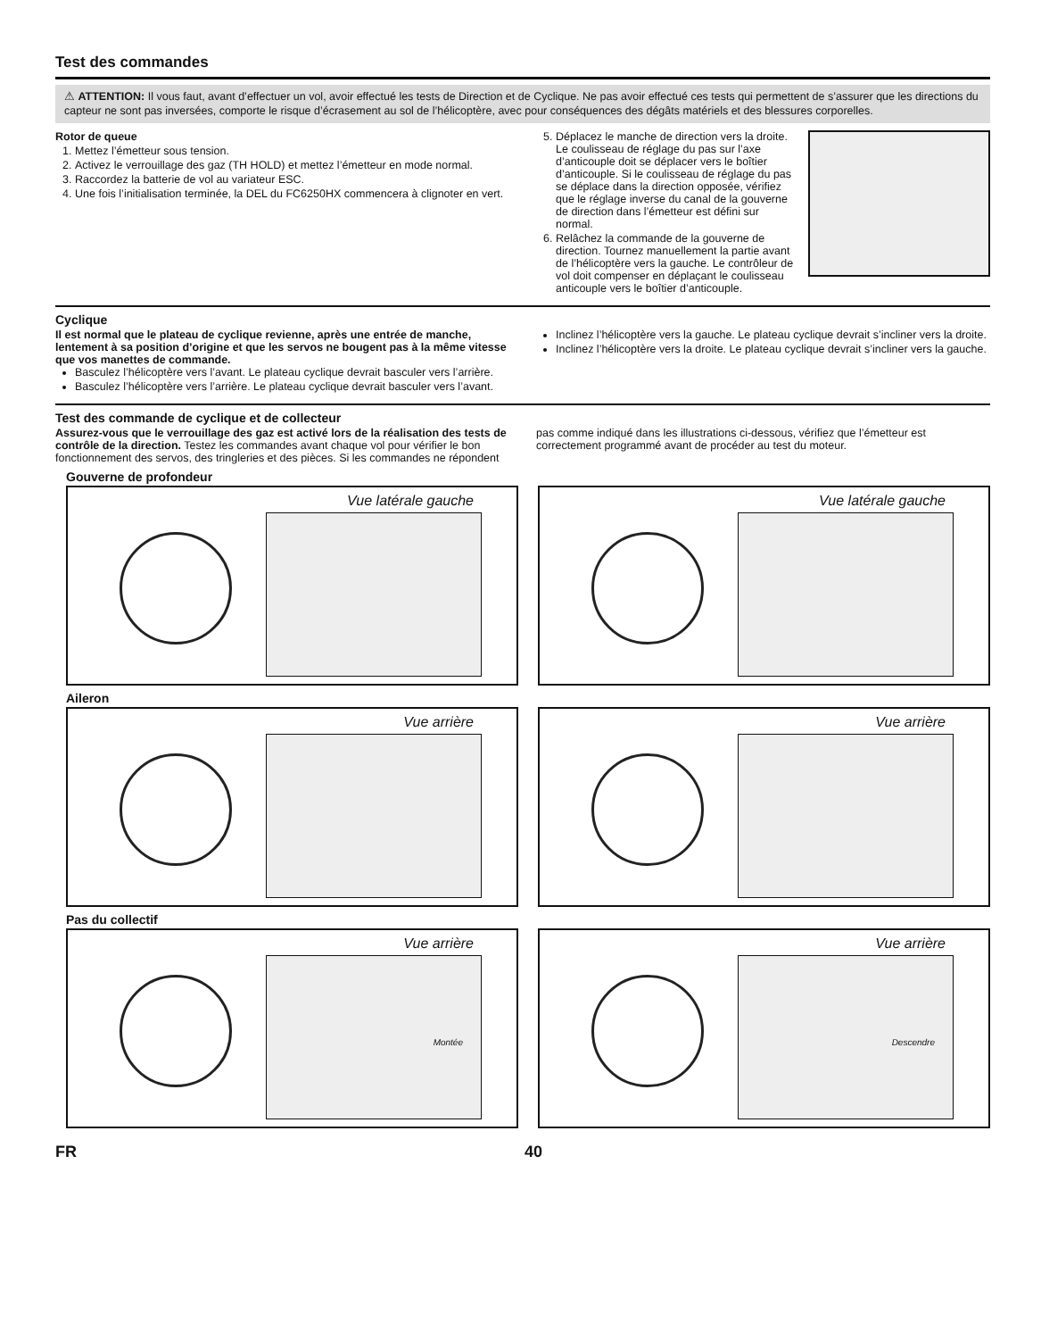Test des commandes
⚠ ATTENTION: Il vous faut, avant d’effectuer un vol, avoir effectué les tests de Direction et de Cyclique. Ne pas avoir effectué ces tests qui permettent de s’assurer que les directions du capteur ne sont pas inversées, comporte le risque d’écrasement au sol de l’hélicoptère, avec pour conséquences des dégâts matériels et des blessures corporelles.
Rotor de queue
1. Mettez l’émetteur sous tension.
2. Activez le verrouillage des gaz (TH HOLD) et mettez l’émetteur en mode normal.
3. Raccordez la batterie de vol au variateur ESC.
4. Une fois l’initialisation terminée, la DEL du FC6250HX commencera à clignoter en vert.
5. Déplacez le manche de direction vers la droite. Le coulisseau de réglage du pas sur l’axe d’anticouple doit se déplacer vers le boîtier d’anticouple. Si le coulisseau de réglage du pas se déplace dans la direction opposée, vérifiez que le réglage inverse du canal de la gouverne de direction dans l’émetteur est défini sur normal.
6. Relâchez la commande de la gouverne de direction. Tournez manuellement la partie avant de l’hélicoptère vers la gauche. Le contrôleur de vol doit compenser en déplaçant le coulisseau anticouple vers le boîtier d’anticouple.
Cyclique
Il est normal que le plateau de cyclique revienne, après une entrée de manche, lentement à sa position d’origine et que les servos ne bougent pas à la même vitesse que vos manettes de commande.
Basculez l’hélicoptère vers l’avant. Le plateau cyclique devrait basculer vers l’arrière.
Basculez l’hélicoptère vers l’arrière. Le plateau cyclique devrait basculer vers l’avant.
Inclinez l’hélicoptère vers la gauche. Le plateau cyclique devrait s’incliner vers la droite.
Inclinez l’hélicoptère vers la droite. Le plateau cyclique devrait s’incliner vers la gauche.
Test des commande de cyclique et de collecteur
Assurez-vous que le verrouillage des gaz est activé lors de la réalisation des tests de contrôle de la direction. Testez les commandes avant chaque vol pour vérifier le bon fonctionnement des servos, des tringleries et des pièces. Si les commandes ne répondent pas comme indiqué dans les illustrations ci-dessous, vérifiez que l’émetteur est correctement programmé avant de procéder au test du moteur.
Gouverne de profondeur
Vue latérale gauche
Vue latérale gauche
Aileron
Vue arrière
Vue arrière
Pas du collectif
Vue arrière
Montée
Vue arrière
Descendre
FR 40